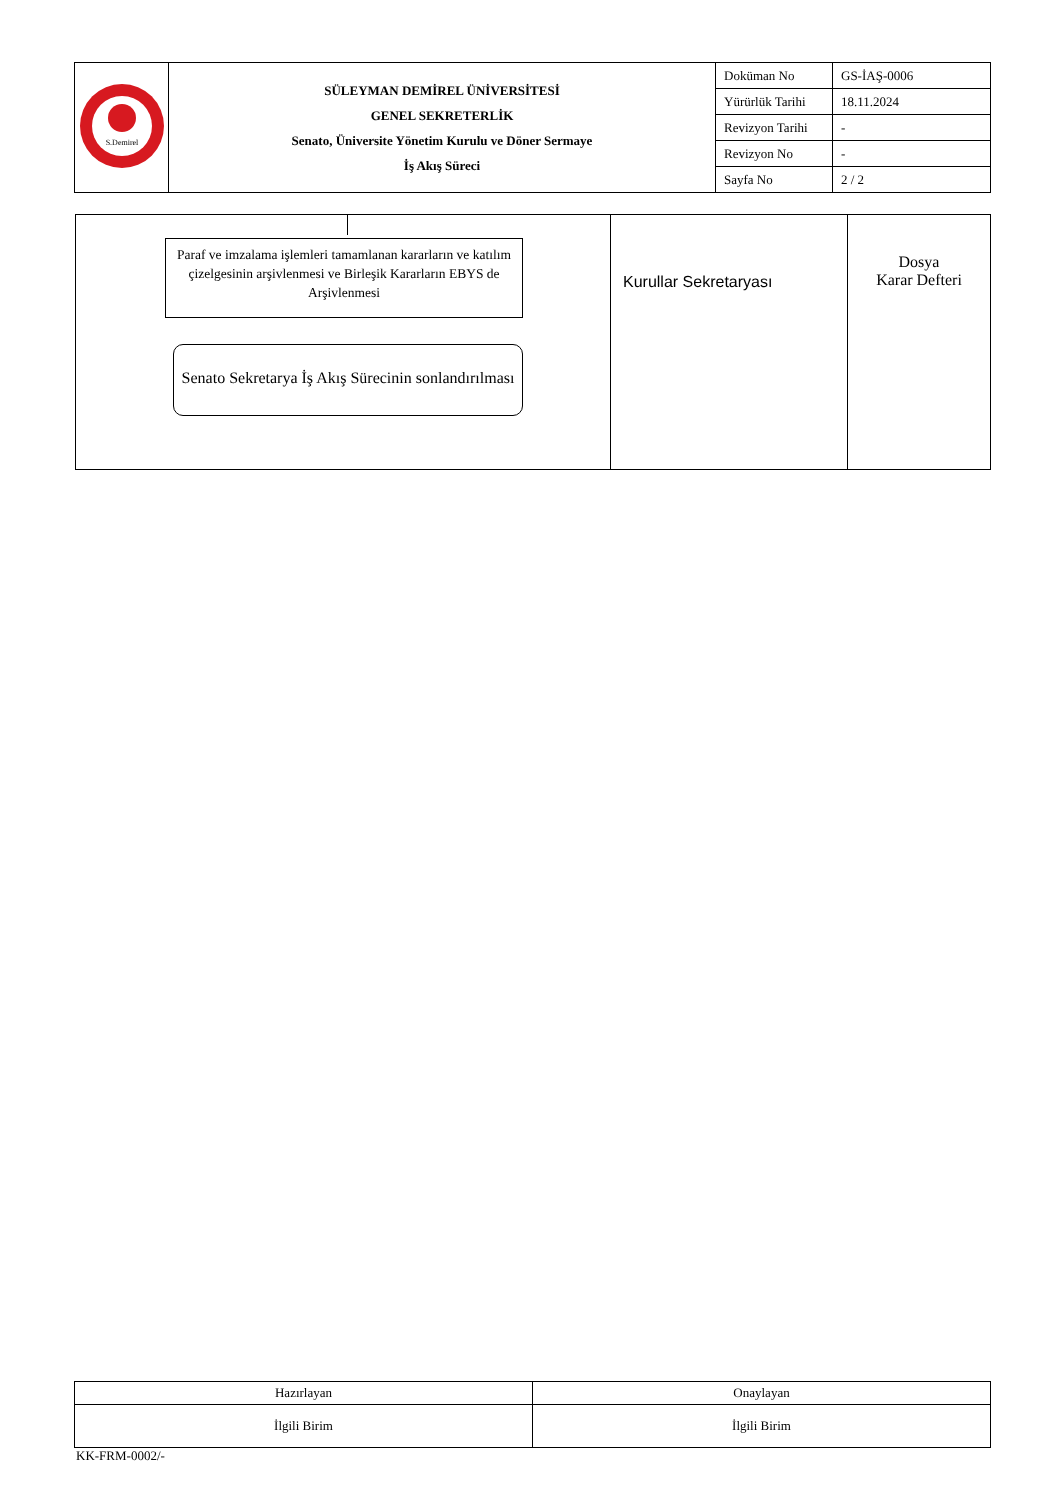| S.Demirel | SÜLEYMAN DEMİREL ÜNİVERSİTESİ GENEL SEKRETERLİK Senato, Üniversite Yönetim Kurulu ve Döner Sermaye İş Akış Süreci | Doküman No | GS-İAŞ-0006 |
| | | Yürürlük Tarihi | 18.11.2024 |
| | | Revizyon Tarihi | - |
| | | Revizyon No | - |
| | | Sayfa No | 2 / 2 |
| Paraf ve imzalama işlemleri tamamlanan kararların ve katılım çizelgesinin arşivlenmesi ve Birleşik Kararların EBYS de Arşivlenmesi Senato Sekretarya İş Akış Sürecinin sonlandırılması | Kurullar Sekretaryası | Dosya Karar Defteri |
| Hazırlayan | Onaylayan |
| İlgili Birim | İlgili Birim |
KK-FRM-0002/-